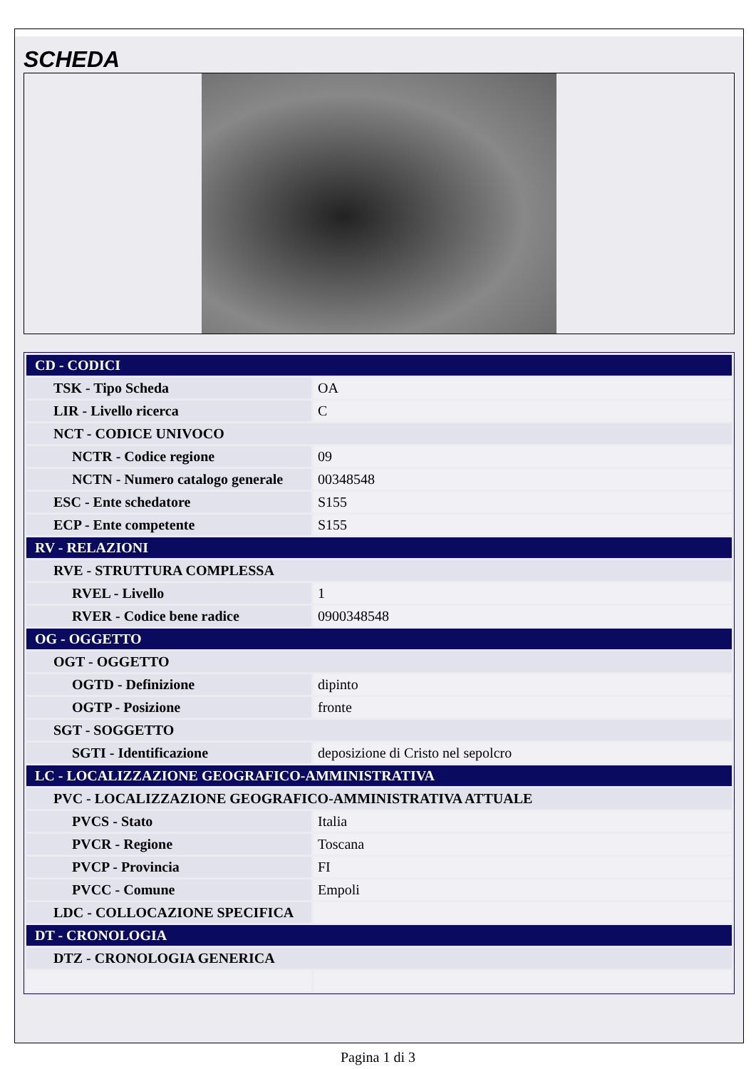SCHEDA
| CD - CODICI | |
| TSK - Tipo Scheda | OA |
| LIR - Livello ricerca | C |
| NCT - CODICE UNIVOCO | |
| NCTR - Codice regione | 09 |
| NCTN - Numero catalogo generale | 00348548 |
| ESC - Ente schedatore | S155 |
| ECP - Ente competente | S155 |
| RV - RELAZIONI | |
| RVE - STRUTTURA COMPLESSA | |
| RVEL - Livello | 1 |
| RVER - Codice bene radice | 0900348548 |
| OG - OGGETTO | |
| OGT - OGGETTO | |
| OGTD - Definizione | dipinto |
| OGTP - Posizione | fronte |
| SGT - SOGGETTO | |
| SGTI - Identificazione | deposizione di Cristo nel sepolcro |
| LC - LOCALIZZAZIONE GEOGRAFICO-AMMINISTRATIVA | |
| PVC - LOCALIZZAZIONE GEOGRAFICO-AMMINISTRATIVA ATTUALE | |
| PVCS - Stato | Italia |
| PVCR - Regione | Toscana |
| PVCP - Provincia | FI |
| PVCC - Comune | Empoli |
| LDC - COLLOCAZIONE SPECIFICA | |
| DT - CRONOLOGIA | |
| DTZ - CRONOLOGIA GENERICA | |
Pagina 1 di 3